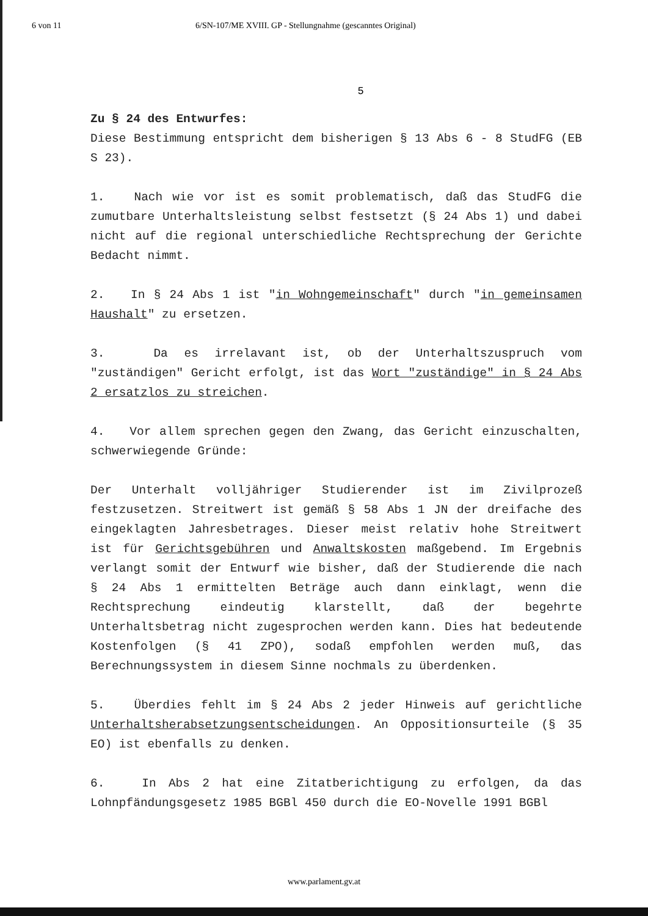6 von 11 6/SN-107/ME XVIII. GP - Stellungnahme (gescanntes Original)
5
Zu § 24 des Entwurfes:
Diese Bestimmung entspricht dem bisherigen § 13 Abs 6 - 8 StudFG (EB S 23).
1. Nach wie vor ist es somit problematisch, daß das StudFG die zumutbare Unterhaltsleistung selbst festsetzt (§ 24 Abs 1) und dabei nicht auf die regional unterschiedliche Rechtsprechung der Gerichte Bedacht nimmt.
2. In § 24 Abs 1 ist "in Wohngemeinschaft" durch "in gemeinsamen Haushalt" zu ersetzen.
3. Da es irrelavant ist, ob der Unterhaltszuspruch vom "zuständigen" Gericht erfolgt, ist das Wort "zuständige" in § 24 Abs 2 ersatzlos zu streichen.
4. Vor allem sprechen gegen den Zwang, das Gericht einzuschalten, schwerwiegende Gründe:
Der Unterhalt volljähriger Studierender ist im Zivilprozeß festzusetzen. Streitwert ist gemäß § 58 Abs 1 JN der dreifache des eingeklagten Jahresbetrages. Dieser meist relativ hohe Streitwert ist für Gerichtsgebühren und Anwaltskosten maßgebend. Im Ergebnis verlangt somit der Entwurf wie bisher, daß der Studierende die nach § 24 Abs 1 ermittelten Beträge auch dann einklagt, wenn die Rechtsprechung eindeutig klarstellt, daß der begehrte Unterhaltsbetrag nicht zugesprochen werden kann. Dies hat bedeutende Kostenfolgen (§ 41 ZPO), sodaß empfohlen werden muß, das Berechnungssystem in diesem Sinne nochmals zu überdenken.
5. Überdies fehlt im § 24 Abs 2 jeder Hinweis auf gerichtliche Unterhaltsherabsetzungsentscheidungen. An Oppositionsurteile (§ 35 EO) ist ebenfalls zu denken.
6. In Abs 2 hat eine Zitatberichtigung zu erfolgen, da das Lohnpfändungsgesetz 1985 BGBl 450 durch die EO-Novelle 1991 BGBl
www.parlament.gv.at